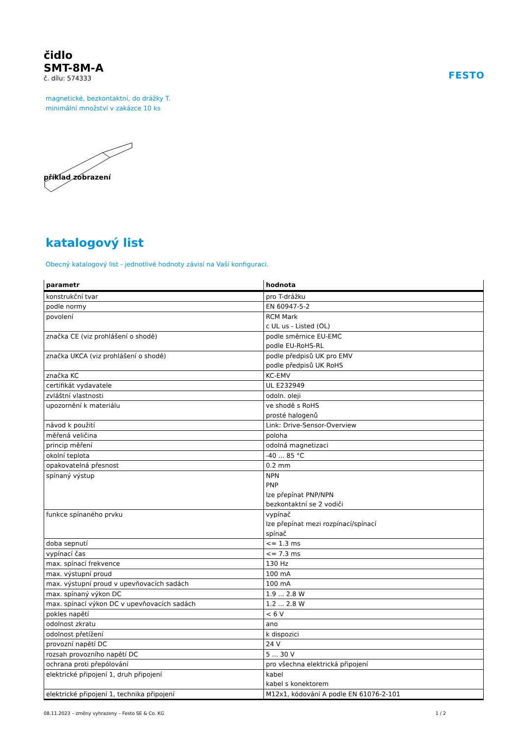FESTO
čidlo
SMT-8M-A
č. dílu: 574333
magnetické, bezkontaktní, do drážky T.
minimální množství v zakázce 10 ks
příklad zobrazení
katalogový list
Obecný katalogový list - jednotlivé hodnoty závisí na Vaší konfiguraci.
| parametr | hodnota |
| --- | --- |
| konstrukční tvar | pro T-drážku |
| podle normy | EN 60947-5-2 |
| povolení | RCM Mark c UL us - Listed (OL) |
| značka CE (viz prohlášení o shodě) | podle směrnice EU-EMC podle EU-RoHS-RL |
| značka UKCA (viz prohlášení o shodě) | podle předpisů UK pro EMV podle předpisů UK RoHS |
| značka KC | KC-EMV |
| certifikát vydavatele | UL E232949 |
| zvláštní vlastnosti | odoln. oleji |
| upozornění k materiálu | ve shodě s RoHS prosté halogenů |
| návod k použití | Link: Drive-Sensor-Overview |
| měřená veličina | poloha |
| princip měření | odolná magnetizaci |
| okolní teplota | -40 ... 85 °C |
| opakovatelná přesnost | 0.2 mm |
| spínaný výstup | NPN PNP lze přepínat PNP/NPN bezkontaktní se 2 vodiči |
| funkce spínaného prvku | vypínač lze přepínat mezi rozpínací/spínací spínač |
| doba sepnutí | <= 1.3 ms |
| vypínací čas | <= 7.3 ms |
| max. spínací frekvence | 130 Hz |
| max. výstupní proud | 100 mA |
| max. výstupní proud v upevňovacích sadách | 100 mA |
| max. spínaný výkon DC | 1.9 ... 2.8 W |
| max. spínací výkon DC v upevňovacích sadách | 1.2 ... 2.8 W |
| pokles napětí | < 6 V |
| odolnost zkratu | ano |
| odolnost přetížení | k dispozici |
| provozní napětí DC | 24 V |
| rozsah provozního napětí DC | 5 ... 30 V |
| ochrana proti přepólování | pro všechna elektrická připojení |
| elektrické připojení 1, druh připojení | kabel kabel s konektorem |
| elektrické připojení 1, technika připojení | M12x1, kódování A podle EN 61076-2-101 |
08.11.2023 – změny vyhrazeny – Festo SE & Co. KG 1 / 2